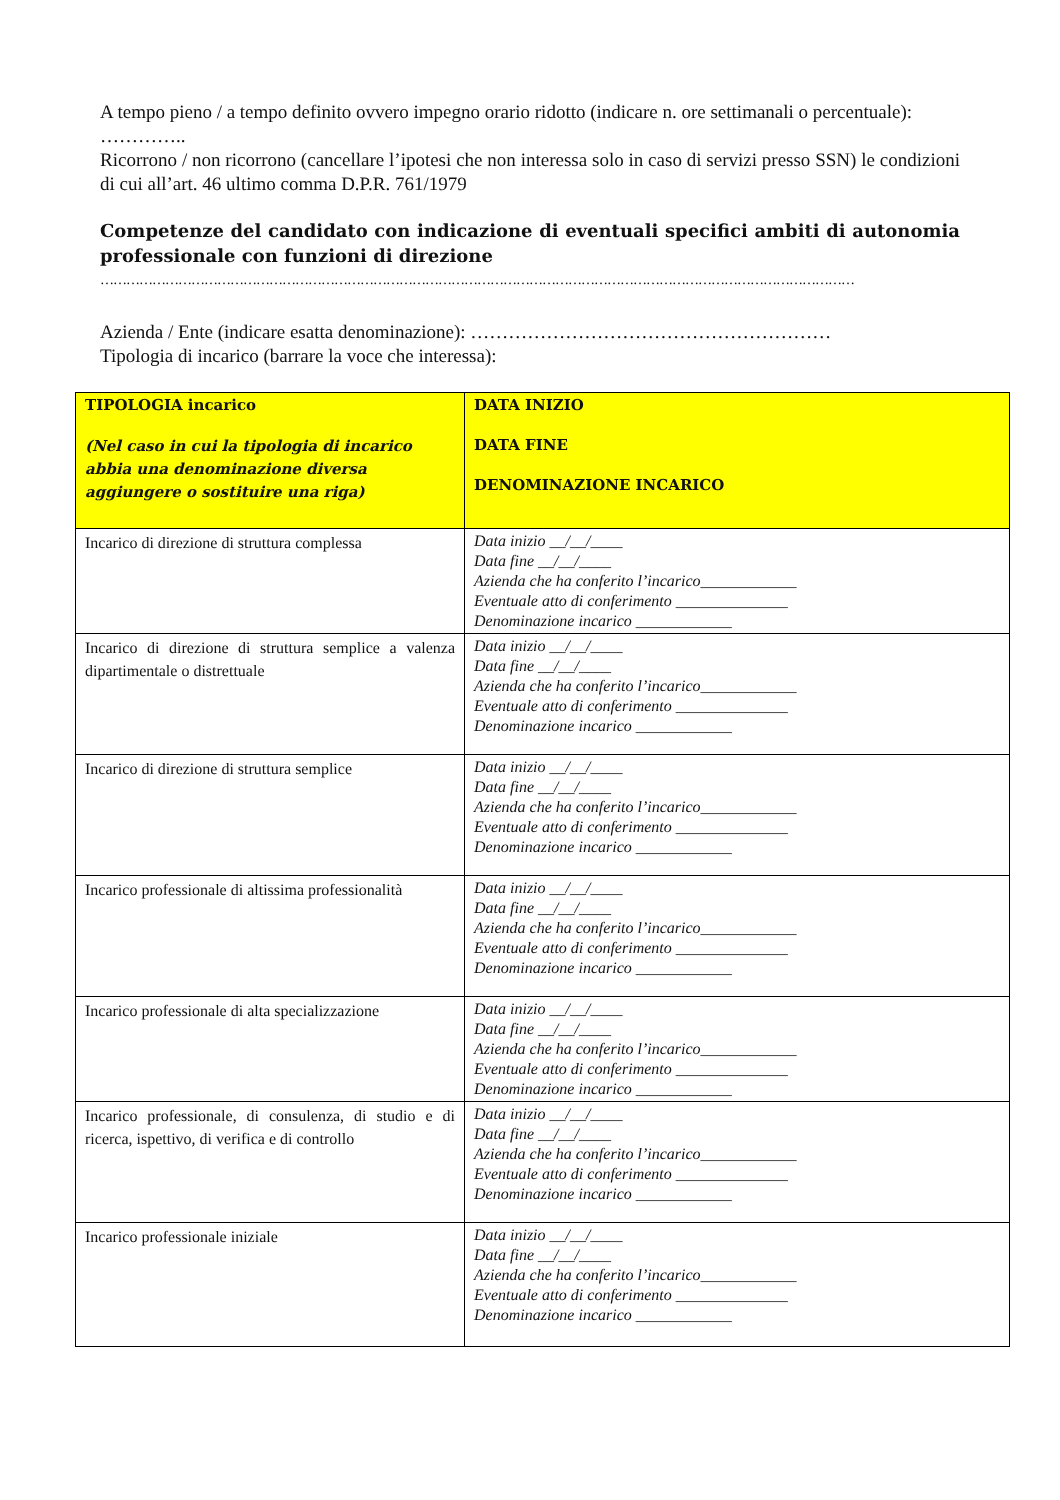A tempo pieno / a tempo definito ovvero impegno orario ridotto (indicare n. ore settimanali o percentuale): …………..
Ricorrono / non ricorrono (cancellare l’ipotesi che non interessa solo in caso di servizi presso SSN) le condizioni di cui all’art. 46 ultimo comma D.P.R. 761/1979
Competenze del candidato con indicazione di eventuali specifici ambiti di autonomia professionale con funzioni di direzione
…………………………………………………………………………………………………………………………………………………………
Azienda / Ente (indicare esatta denominazione): …………………………………………………
Tipologia di incarico (barrare la voce che interessa):
| TIPOLOGIA incarico (Nel caso in cui la tipologia di incarico abbia una denominazione diversa aggiungere o sostituire una riga) | DATA INIZIO DATA FINE DENOMINAZIONE INCARICO |
| --- | --- |
| Incarico di direzione di struttura complessa | Data inizio __/__/____ Data fine __/__/____ Azienda che ha conferito l’incarico____________ Eventuale atto di conferimento ______________ Denominazione incarico ____________ |
| Incarico di direzione di struttura semplice a valenza dipartimentale o distrettuale | Data inizio __/__/____ Data fine __/__/____ Azienda che ha conferito l’incarico____________ Eventuale atto di conferimento ______________ Denominazione incarico ____________ |
| Incarico di direzione di struttura semplice | Data inizio __/__/____ Data fine __/__/____ Azienda che ha conferito l’incarico____________ Eventuale atto di conferimento ______________ Denominazione incarico ____________ |
| Incarico professionale di altissima professionalità | Data inizio __/__/____ Data fine __/__/____ Azienda che ha conferito l’incarico____________ Eventuale atto di conferimento ______________ Denominazione incarico ____________ |
| Incarico professionale di alta specializzazione | Data inizio __/__/____ Data fine __/__/____ Azienda che ha conferito l’incarico____________ Eventuale atto di conferimento ______________ Denominazione incarico ____________ |
| Incarico professionale, di consulenza, di studio e di ricerca, ispettivo, di verifica e di controllo | Data inizio __/__/____ Data fine __/__/____ Azienda che ha conferito l’incarico____________ Eventuale atto di conferimento ______________ Denominazione incarico ____________ |
| Incarico professionale iniziale | Data inizio __/__/____ Data fine __/__/____ Azienda che ha conferito l’incarico____________ Eventuale atto di conferimento ______________ Denominazione incarico ____________ |